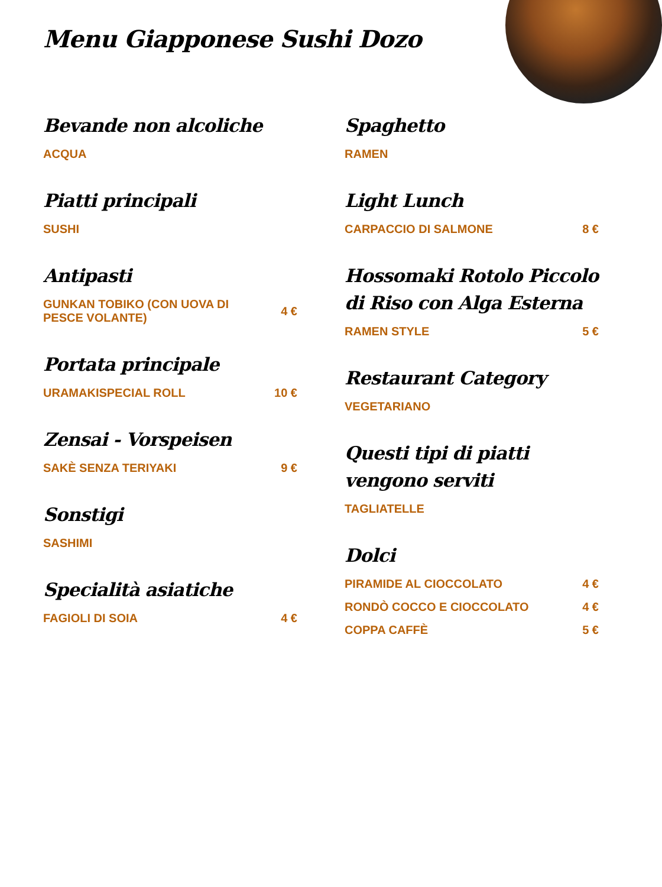Menu Giapponese Sushi Dozo
Bevande non alcoliche
ACQUA
Piatti principali
SUSHI
Antipasti
GUNKAN TOBIKO (CON UOVA DI PESCE VOLANTE) 4 €
Portata principale
URAMAKISPECIAL ROLL 10 €
Zensai - Vorspeisen
SAKÈ SENZA TERIYAKI 9 €
Sonstigi
SASHIMI
Specialità asiatiche
FAGIOLI DI SOIA 4 €
Spaghetto
RAMEN
Light Lunch
CARPACCIO DI SALMONE 8 €
Hossomaki Rotolo Piccolo di Riso con Alga Esterna
RAMEN STYLE 5 €
Restaurant Category
VEGETARIANO
Questi tipi di piatti vengono serviti
TAGLIATELLE
Dolci
PIRAMIDE AL CIOCCOLATO 4 €
RONDÒ COCCO E CIOCCOLATO 4 €
COPPA CAFFÈ 5 €